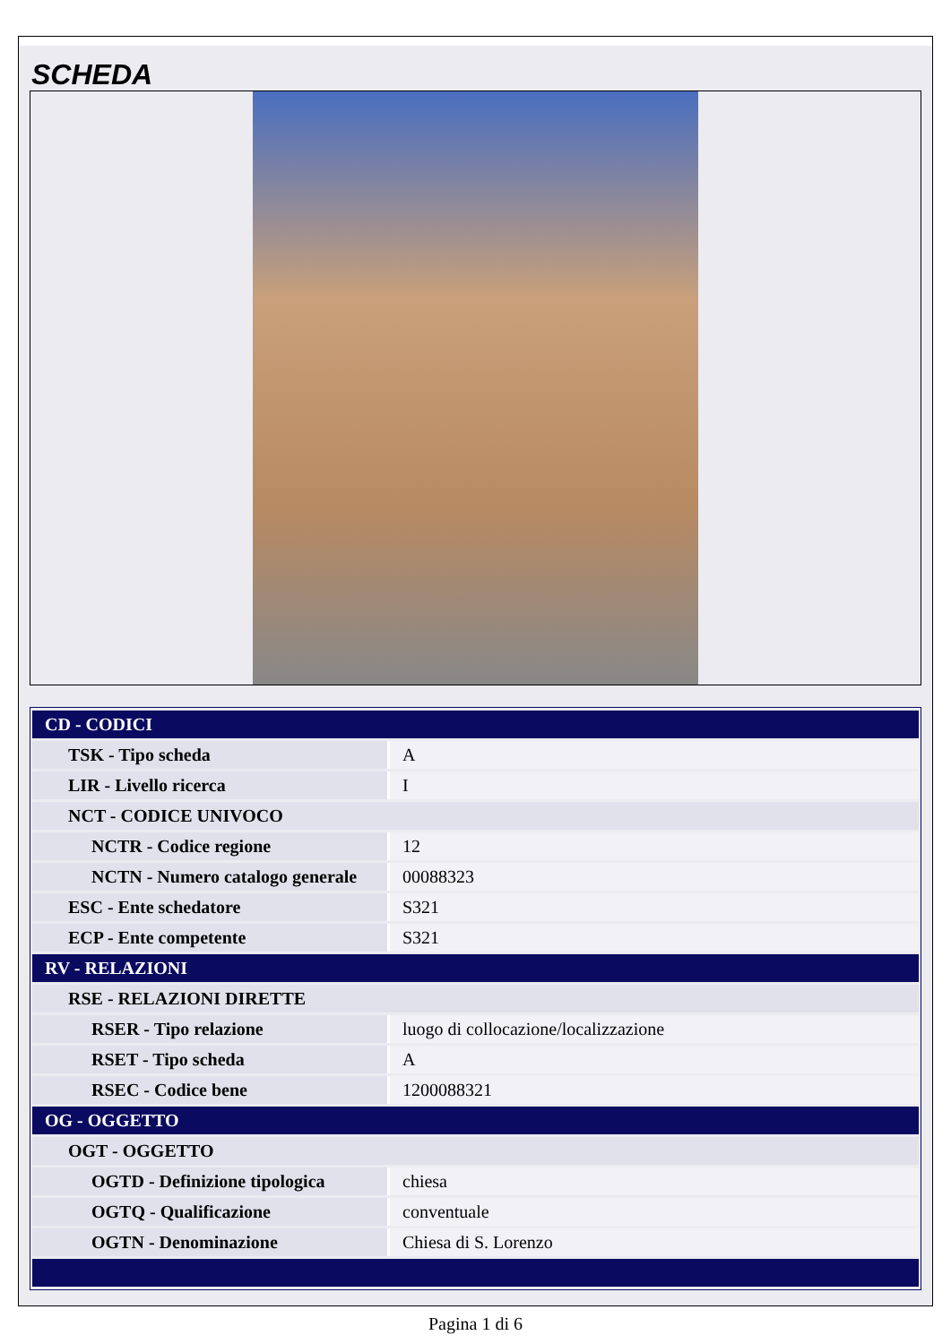SCHEDA
| CD - CODICI | |
| TSK - Tipo scheda | A |
| LIR - Livello ricerca | I |
| NCT - CODICE UNIVOCO | |
| NCTR - Codice regione | 12 |
| NCTN - Numero catalogo generale | 00088323 |
| ESC - Ente schedatore | S321 |
| ECP - Ente competente | S321 |
| RV - RELAZIONI | |
| RSE - RELAZIONI DIRETTE | |
| RSER - Tipo relazione | luogo di collocazione/localizzazione |
| RSET - Tipo scheda | A |
| RSEC - Codice bene | 1200088321 |
| OG - OGGETTO | |
| OGT - OGGETTO | |
| OGTD - Definizione tipologica | chiesa |
| OGTQ - Qualificazione | conventuale |
| OGTN - Denominazione | Chiesa di S. Lorenzo |
Pagina 1 di 6